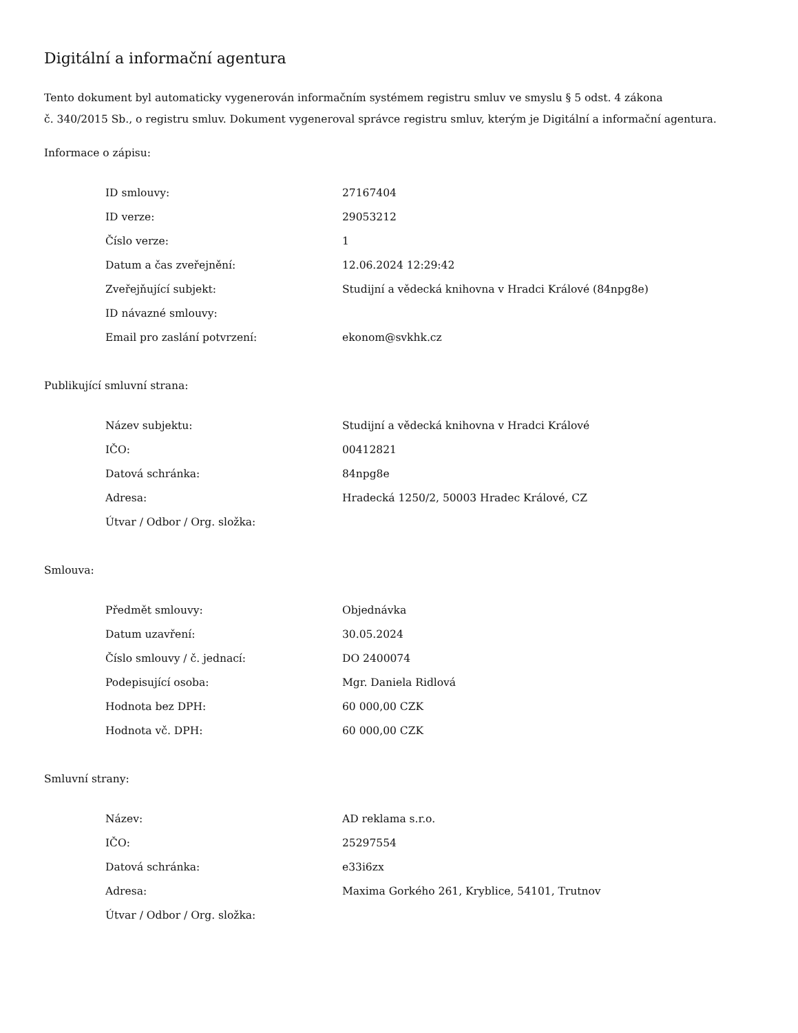Digitální a informační agentura
Tento dokument byl automaticky vygenerován informačním systémem registru smluv ve smyslu § 5 odst. 4 zákona
č. 340/2015 Sb., o registru smluv. Dokument vygeneroval správce registru smluv, kterým je Digitální a informační agentura.
Informace o zápisu:
| ID smlouvy: | 27167404 |
| ID verze: | 29053212 |
| Číslo verze: | 1 |
| Datum a čas zveřejnění: | 12.06.2024 12:29:42 |
| Zveřejňující subjekt: | Studijní a vědecká knihovna v Hradci Králové (84npg8e) |
| ID návazné smlouvy: | |
| Email pro zaslání potvrzení: | ekonom@svkhk.cz |
Publikující smluvní strana:
| Název subjektu: | Studijní a vědecká knihovna v Hradci Králové |
| IČO: | 00412821 |
| Datová schránka: | 84npg8e |
| Adresa: | Hradecká 1250/2, 50003 Hradec Králové, CZ |
| Útvar / Odbor / Org. složka: | |
Smlouva:
| Předmět smlouvy: | Objednávka |
| Datum uzavření: | 30.05.2024 |
| Číslo smlouvy / č. jednací: | DO 2400074 |
| Podepisující osoba: | Mgr. Daniela Ridlová |
| Hodnota bez DPH: | 60 000,00 CZK |
| Hodnota vč. DPH: | 60 000,00 CZK |
Smluvní strany:
| Název: | AD reklama s.r.o. |
| IČO: | 25297554 |
| Datová schránka: | e33i6zx |
| Adresa: | Maxima Gorkého 261, Kryblice, 54101, Trutnov |
| Útvar / Odbor / Org. složka: | |